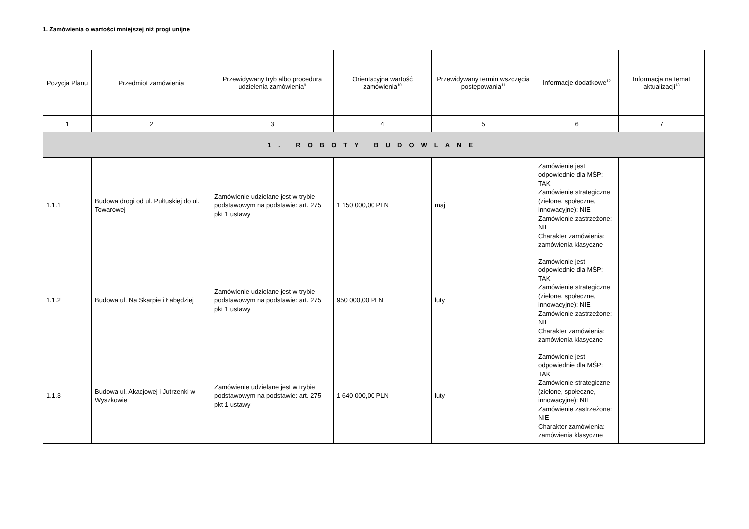1. Zamówienia o wartości mniejszej niż progi unijne
| Pozycja Planu | Przedmiot zamówienia | Przewidywany tryb albo procedura udzielenia zamówienia<sup>9</sup> | Orientacyjna wartość zamówienia<sup>10</sup> | Przewidywany termin wszczęcia postępowania<sup>11</sup> | Informacje dodatkowe<sup>12</sup> | Informacja na temat aktualizacji<sup>13</sup> |
| --- | --- | --- | --- | --- | --- | --- |
| 1 | 2 | 3 | 4 | 5 | 6 | 7 |
| 1. ROBOTY BUDOWLANE | | | | | | |
| 1.1.1 | Budowa drogi od ul. Pułtuskiej do ul. Towarowej | Zamówienie udzielane jest w trybie podstawowym na podstawie: art. 275 pkt 1 ustawy | 1 150 000,00 PLN | maj | Zamówienie jest odpowiednie dla MŚP: TAK Zamówienie strategiczne (zielone, społeczne, innowacyjne): NIE Zamówienie zastrzeżone: NIE Charakter zamówienia: zamówienia klasyczne | |
| 1.1.2 | Budowa ul. Na Skarpie i Łabędziej | Zamówienie udzielane jest w trybie podstawowym na podstawie: art. 275 pkt 1 ustawy | 950 000,00 PLN | luty | Zamówienie jest odpowiednie dla MŚP: TAK Zamówienie strategiczne (zielone, społeczne, innowacyjne): NIE Zamówienie zastrzeżone: NIE Charakter zamówienia: zamówienia klasyczne | |
| 1.1.3 | Budowa ul. Akacjowej i Jutrzenki w Wyszkowie | Zamówienie udzielane jest w trybie podstawowym na podstawie: art. 275 pkt 1 ustawy | 1 640 000,00 PLN | luty | Zamówienie jest odpowiednie dla MŚP: TAK Zamówienie strategiczne (zielone, społeczne, innowacyjne): NIE Zamówienie zastrzeżone: NIE Charakter zamówienia: zamówienia klasyczne | |